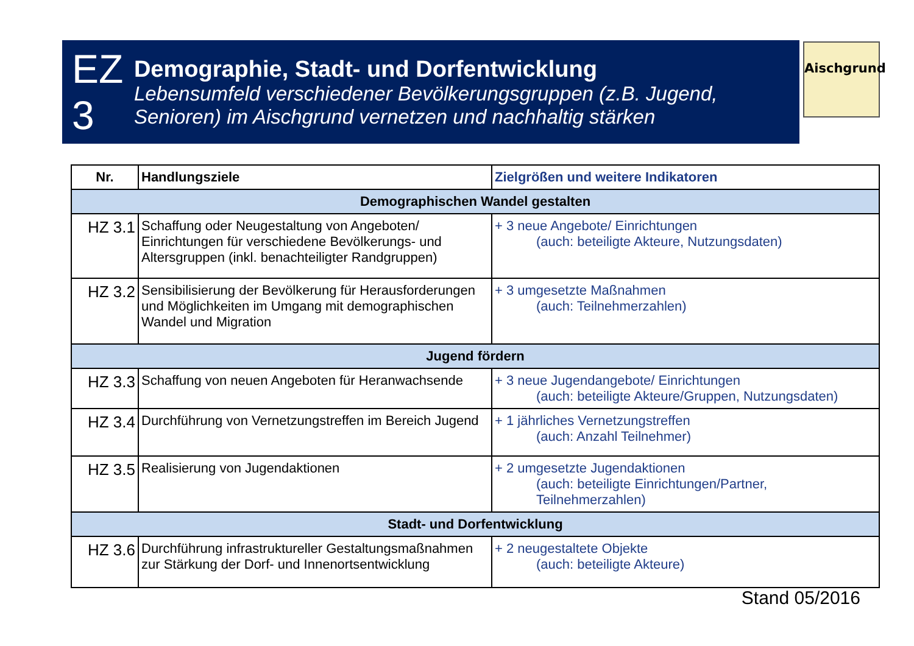EZ 3
Demographie, Stadt- und Dorfentwicklung
Lebensumfeld verschiedener Bevölkerungsgruppen (z.B. Jugend, Senioren) im Aischgrund vernetzen und nachhaltig stärken
Aischgrund
| Nr. | Handlungsziele | Zielgrößen und weitere Indikatoren |
| --- | --- | --- |
| Demographischen Wandel gestalten | | |
| HZ 3.1 | Schaffung oder Neugestaltung von Angeboten/ Einrichtungen für verschiedene Bevölkerungs- und Altersgruppen (inkl. benachteiligter Randgruppen) | + 3 neue Angebote/ Einrichtungen (auch: beteiligte Akteure, Nutzungsdaten) |
| HZ 3.2 | Sensibilisierung der Bevölkerung für Herausforderungen und Möglichkeiten im Umgang mit demographischen Wandel und Migration | + 3 umgesetzte Maßnahmen (auch: Teilnehmerzahlen) |
| Jugend fördern | | |
| HZ 3.3 | Schaffung von neuen Angeboten für Heranwachsende | + 3 neue Jugendangebote/ Einrichtungen (auch: beteiligte Akteure/Gruppen, Nutzungsdaten) |
| HZ 3.4 | Durchführung von Vernetzungstreffen im Bereich Jugend | + 1 jährliches Vernetzungstreffen (auch: Anzahl Teilnehmer) |
| HZ 3.5 | Realisierung von Jugendaktionen | + 2 umgesetzte Jugendaktionen (auch: beteiligte Einrichtungen/Partner, Teilnehmerzahlen) |
| Stadt- und Dorfentwicklung | | |
| HZ 3.6 | Durchführung infrastruktureller Gestaltungsmaßnahmen zur Stärkung der Dorf- und Innenortsentwicklung | + 2 neugestaltete Objekte (auch: beteiligte Akteure) |
Stand 05/2016